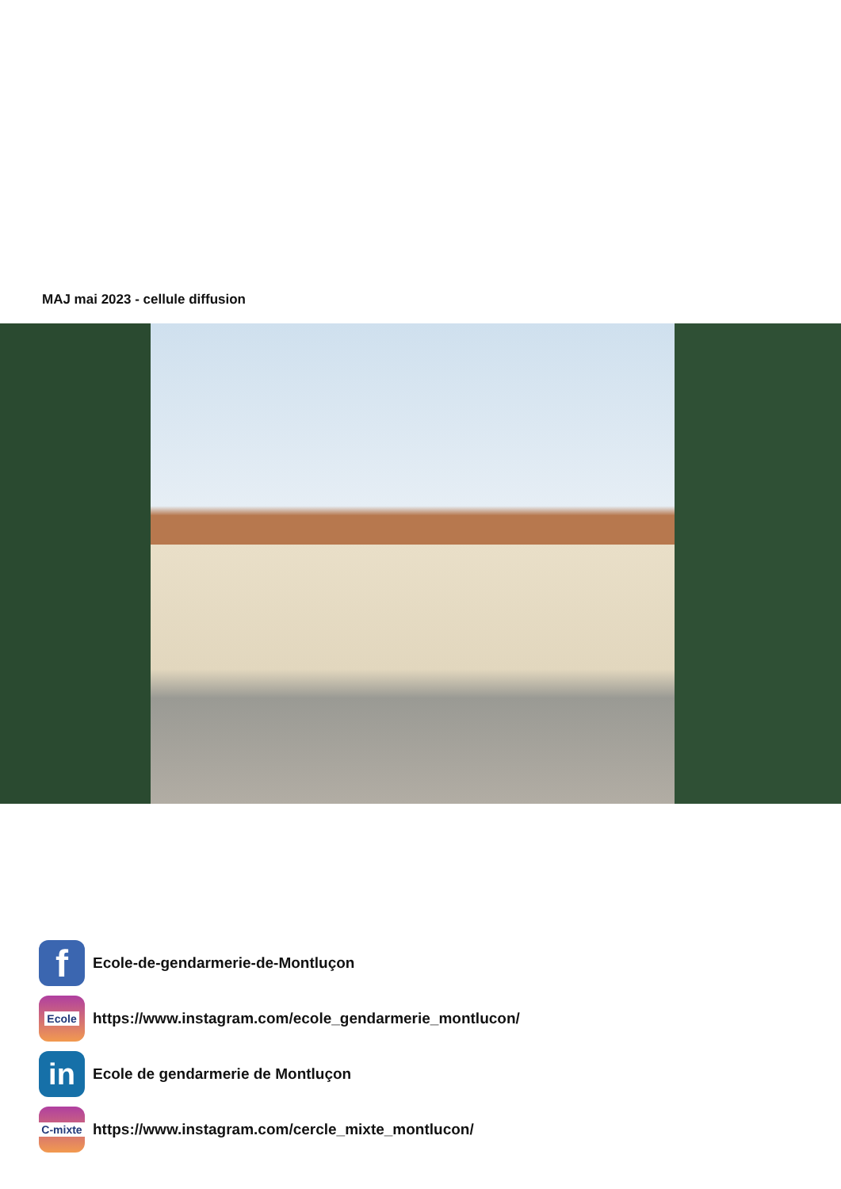MAJ mai 2023 - cellule diffusion
f
Ecole-de-gendarmerie-de-Montluçon
Ecole
https://www.instagram.com/ecole_gendarmerie_montlucon/
in
Ecole de gendarmerie de Montluçon
C-mixte
https://www.instagram.com/cercle_mixte_montlucon/